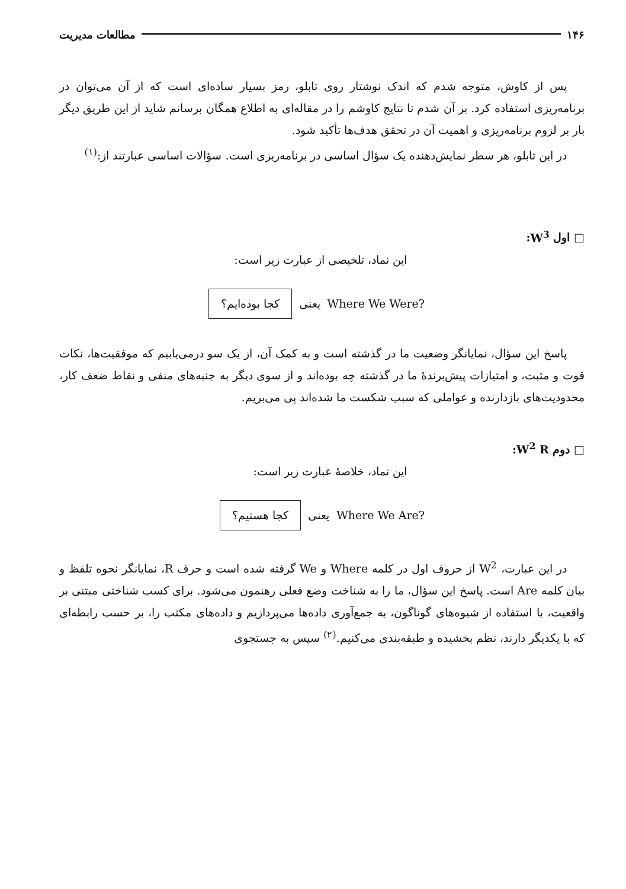۱۴۶ مطالعات مدیریت
پس از کاوش، متوجه شدم که اندک نوشتار روی تابلو، رمز بسیار ساده‌ای است که از آن می‌توان در برنامه‌ریزی استفاده کرد. بر آن شدم تا نتایج کاوشم را در مقاله‌ای به اطلاع همگان برسانم شاید از این طریق دیگر بار بر لزوم برنامه‌ریزی و اهمیت آن در تحقق هدف‌ها تأکید شود.
در این تابلو، هر سطر نمایش‌دهنده یک سؤال اساسی در برنامه‌ریزی است. سؤالات اساسی عبارتند از:<sup>(۱)</sup>
□ اول W<sup>3</sup>:
این نماد، تلخیصی از عبارت زیر است:
Where We Were? یعنی کجا بوده‌ایم؟
پاسخ این سؤال، نمایانگر وضعیت ما در گذشته است و به کمک آن، از یک سو درمی‌یابیم که موفقیت‌ها، نکات قوت و مثبت، و امتیازات پیش‌برندهٔ ما در گذشته چه بوده‌اند و از سوی دیگر به جنبه‌های منفی و نقاط ضعف کار، محدودیت‌های بازدارنده و عواملی که سبب شکست ما شده‌اند پی می‌بریم.
□ دوم W<sup>2</sup> R:
این نماد، خلاصهٔ عبارت زیر است:
Where We Are? یعنی کجا هستیم؟
در این عبارت، W<sup>2</sup> از حروف اول در کلمه Where و We گرفته شده است و حرف R، نمایانگر نحوه تلفظ و بیان کلمه Are است. پاسخ این سؤال، ما را به شناخت وضع فعلی رهنمون می‌شود. برای کسب شناختی مبتنی بر واقعیت، با استفاده از شیوه‌های گوناگون، به جمع‌آوری داده‌ها می‌پردازیم و داده‌های مکتب را، بر حسب رابطه‌ای که با یکدیگر دارند، نظم بخشیده و طبقه‌بندی می‌کنیم.<sup>(۲)</sup> سپس به جستجوی